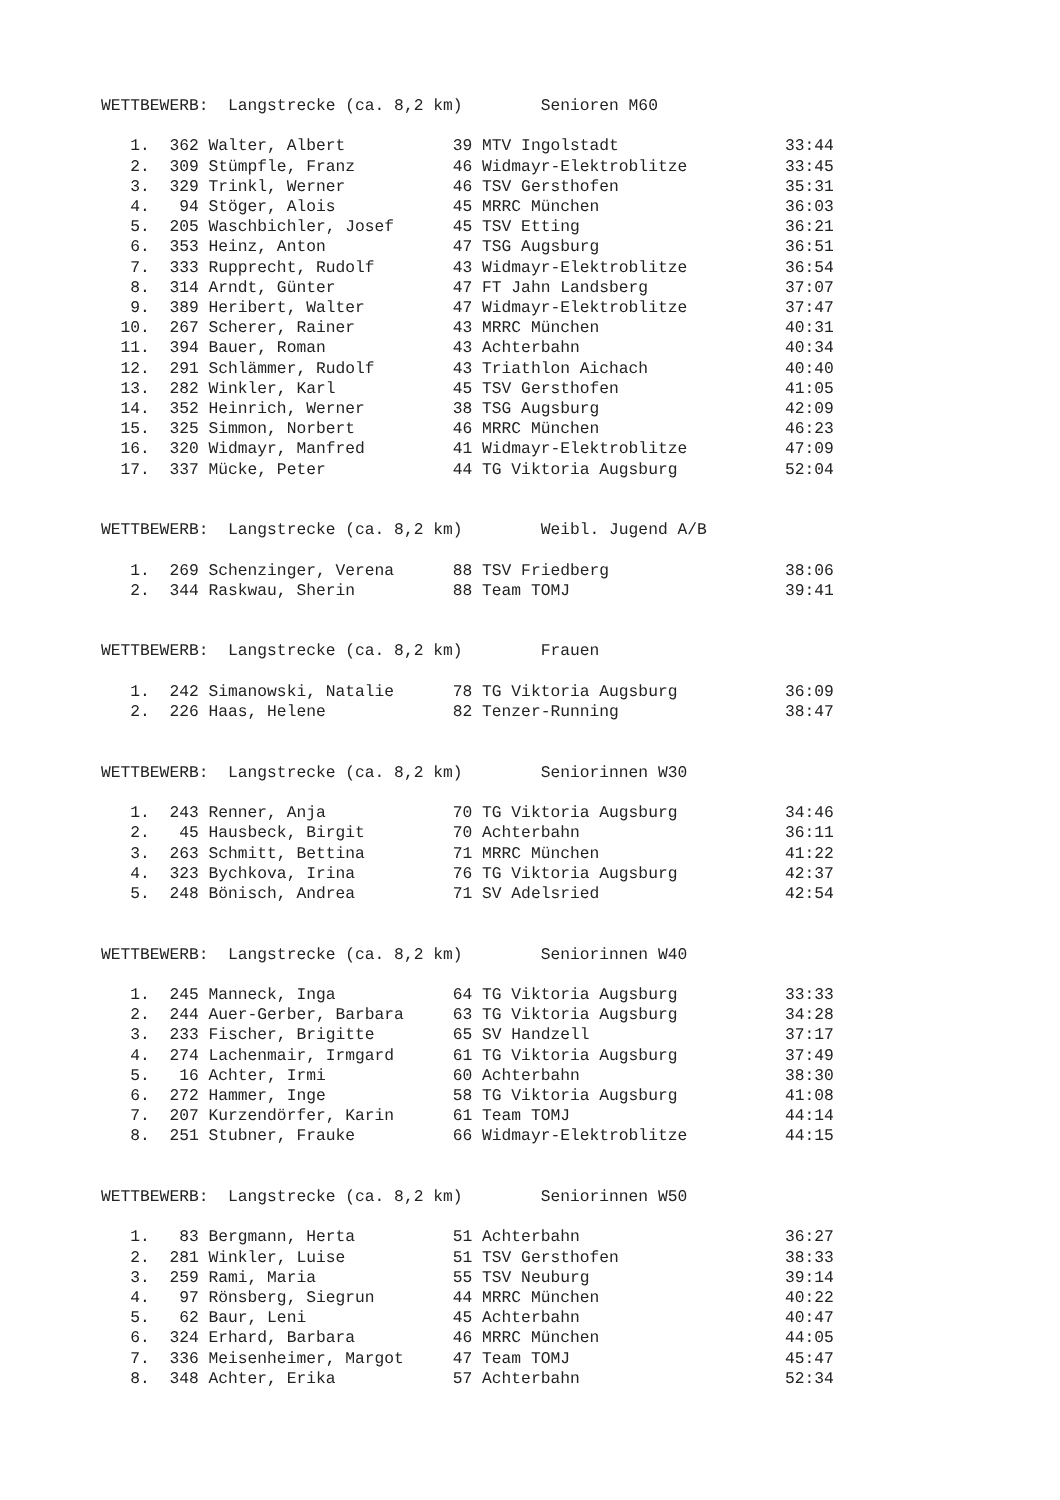WETTBEWERB:  Langstrecke (ca. 8,2 km)        Senioren M60

   1.  362 Walter, Albert           39 MTV Ingolstadt                 33:44
   2.  309 Stümpfle, Franz          46 Widmayr-Elektroblitze          33:45
   3.  329 Trinkl, Werner           46 TSV Gersthofen                 35:31
   4.   94 Stöger, Alois            45 MRRC München                   36:03
   5.  205 Waschbichler, Josef      45 TSV Etting                     36:21
   6.  353 Heinz, Anton             47 TSG Augsburg                   36:51
   7.  333 Rupprecht, Rudolf        43 Widmayr-Elektroblitze          36:54
   8.  314 Arndt, Günter            47 FT Jahn Landsberg              37:07
   9.  389 Heribert, Walter         47 Widmayr-Elektroblitze          37:47
  10.  267 Scherer, Rainer          43 MRRC München                   40:31
  11.  394 Bauer, Roman             43 Achterbahn                     40:34
  12.  291 Schlämmer, Rudolf        43 Triathlon Aichach              40:40
  13.  282 Winkler, Karl            45 TSV Gersthofen                 41:05
  14.  352 Heinrich, Werner         38 TSG Augsburg                   42:09
  15.  325 Simmon, Norbert          46 MRRC München                   46:23
  16.  320 Widmayr, Manfred         41 Widmayr-Elektroblitze          47:09
  17.  337 Mücke, Peter             44 TG Viktoria Augsburg           52:04


WETTBEWERB:  Langstrecke (ca. 8,2 km)        Weibl. Jugend A/B

   1.  269 Schenzinger, Verena      88 TSV Friedberg                  38:06
   2.  344 Raskwau, Sherin          88 Team TOMJ                      39:41


WETTBEWERB:  Langstrecke (ca. 8,2 km)        Frauen

   1.  242 Simanowski, Natalie      78 TG Viktoria Augsburg           36:09
   2.  226 Haas, Helene             82 Tenzer-Running                 38:47


WETTBEWERB:  Langstrecke (ca. 8,2 km)        Seniorinnen W30

   1.  243 Renner, Anja             70 TG Viktoria Augsburg           34:46
   2.   45 Hausbeck, Birgit         70 Achterbahn                     36:11
   3.  263 Schmitt, Bettina         71 MRRC München                   41:22
   4.  323 Bychkova, Irina          76 TG Viktoria Augsburg           42:37
   5.  248 Bönisch, Andrea          71 SV Adelsried                   42:54


WETTBEWERB:  Langstrecke (ca. 8,2 km)        Seniorinnen W40

   1.  245 Manneck, Inga            64 TG Viktoria Augsburg           33:33
   2.  244 Auer-Gerber, Barbara     63 TG Viktoria Augsburg           34:28
   3.  233 Fischer, Brigitte        65 SV Handzell                    37:17
   4.  274 Lachenmair, Irmgard      61 TG Viktoria Augsburg           37:49
   5.   16 Achter, Irmi             60 Achterbahn                     38:30
   6.  272 Hammer, Inge             58 TG Viktoria Augsburg           41:08
   7.  207 Kurzendörfer, Karin      61 Team TOMJ                      44:14
   8.  251 Stubner, Frauke          66 Widmayr-Elektroblitze          44:15


WETTBEWERB:  Langstrecke (ca. 8,2 km)        Seniorinnen W50

   1.   83 Bergmann, Herta          51 Achterbahn                     36:27
   2.  281 Winkler, Luise           51 TSV Gersthofen                 38:33
   3.  259 Rami, Maria              55 TSV Neuburg                    39:14
   4.   97 Rönsberg, Siegrun        44 MRRC München                   40:22
   5.   62 Baur, Leni               45 Achterbahn                     40:47
   6.  324 Erhard, Barbara          46 MRRC München                   44:05
   7.  336 Meisenheimer, Margot     47 Team TOMJ                      45:47
   8.  348 Achter, Erika            57 Achterbahn                     52:34